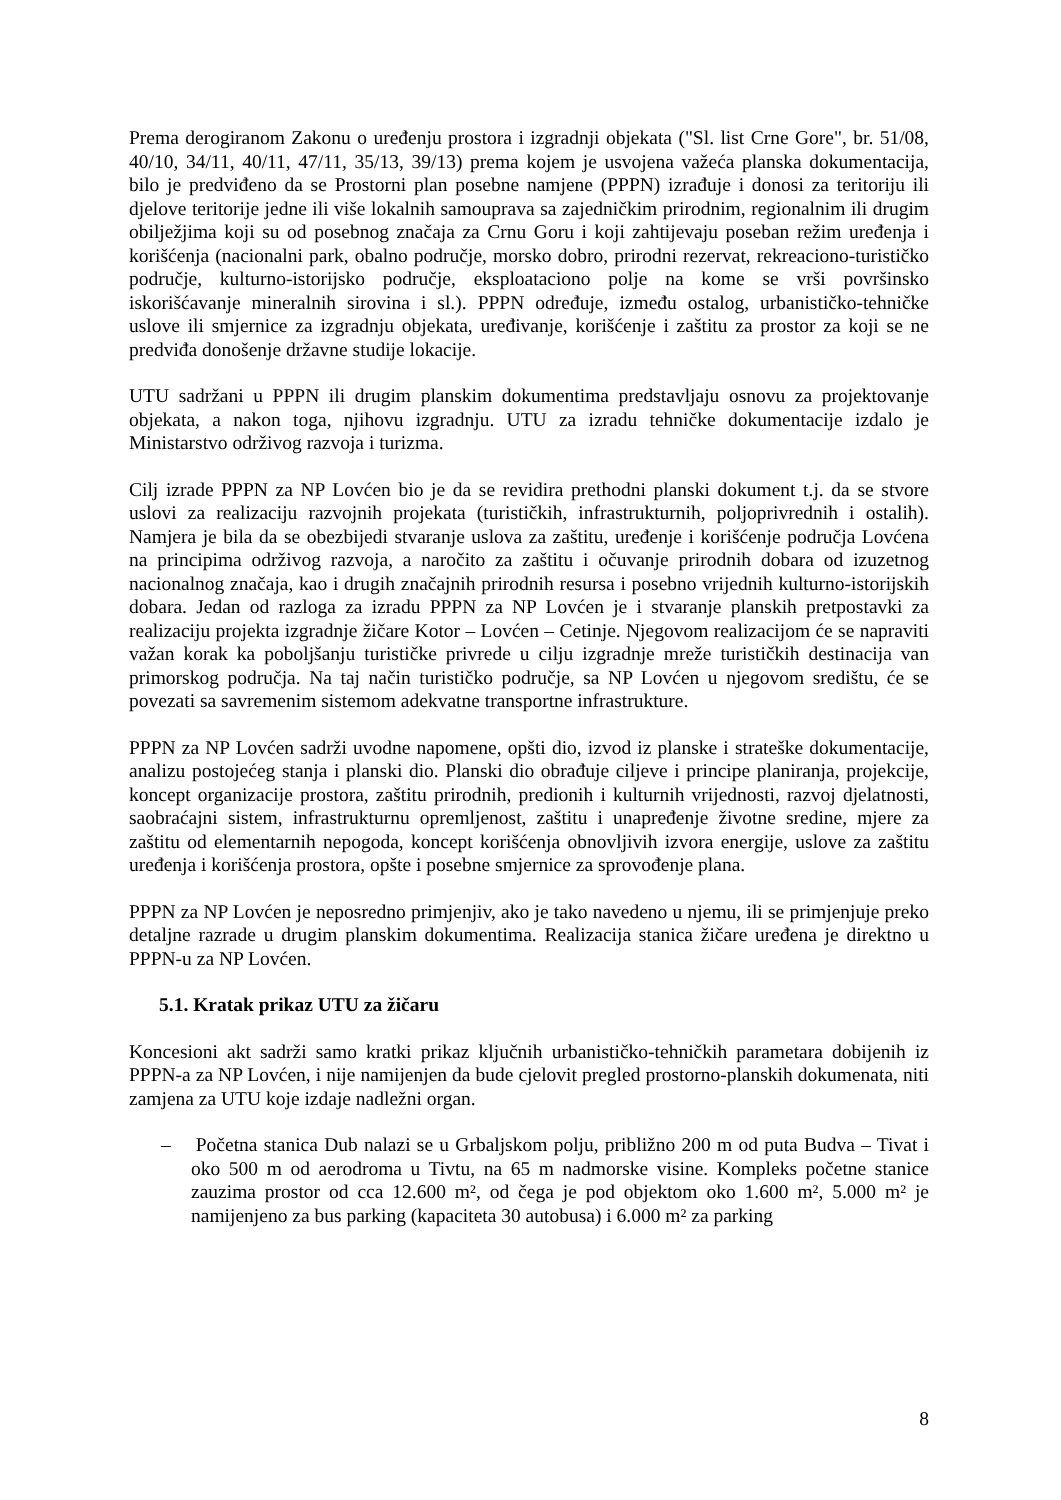Prema derogiranom Zakonu o uređenju prostora i izgradnji objekata ("Sl. list Crne Gore", br. 51/08, 40/10, 34/11, 40/11, 47/11, 35/13, 39/13) prema kojem je usvojena važeća planska dokumentacija, bilo je predviđeno da se Prostorni plan posebne namjene (PPPN) izrađuje i donosi za teritoriju ili djelove teritorije jedne ili više lokalnih samouprava sa zajedničkim prirodnim, regionalnim ili drugim obilježjima koji su od posebnog značaja za Crnu Goru i koji zahtijevaju poseban režim uređenja i korišćenja (nacionalni park, obalno područje, morsko dobro, prirodni rezervat, rekreaciono-turističko područje, kulturno-istorijsko područje, eksploataciono polje na kome se vrši površinsko iskorišćavanje mineralnih sirovina i sl.). PPPN određuje, između ostalog, urbanističko-tehničke uslove ili smjernice za izgradnju objekata, uređivanje, korišćenje i zaštitu za prostor za koji se ne predviđa donošenje državne studije lokacije.
UTU sadržani u PPPN ili drugim planskim dokumentima predstavljaju osnovu za projektovanje objekata, a nakon toga, njihovu izgradnju. UTU za izradu tehničke dokumentacije izdalo je Ministarstvo održivog razvoja i turizma.
Cilj izrade PPPN za NP Lovćen bio je da se revidira prethodni planski dokument t.j. da se stvore uslovi za realizaciju razvojnih projekata (turističkih, infrastrukturnih, poljoprivrednih i ostalih). Namjera je bila da se obezbijedi stvaranje uslova za zaštitu, uređenje i korišćenje područja Lovćena na principima održivog razvoja, a naročito za zaštitu i očuvanje prirodnih dobara od izuzetnog nacionalnog značaja, kao i drugih značajnih prirodnih resursa i posebno vrijednih kulturno-istorijskih dobara. Jedan od razloga za izradu PPPN za NP Lovćen je i stvaranje planskih pretpostavki za realizaciju projekta izgradnje žičare Kotor – Lovćen – Cetinje. Njegovom realizacijom će se napraviti važan korak ka poboljšanju turističke privrede u cilju izgradnje mreže turističkih destinacija van primorskog područja. Na taj način turističko područje, sa NP Lovćen u njegovom središtu, će se povezati sa savremenim sistemom adekvatne transportne infrastrukture.
PPPN za NP Lovćen sadrži uvodne napomene, opšti dio, izvod iz planske i strateške dokumentacije, analizu postojećeg stanja i planski dio. Planski dio obrađuje ciljeve i principe planiranja, projekcije, koncept organizacije prostora, zaštitu prirodnih, predionih i kulturnih vrijednosti, razvoj djelatnosti, saobraćajni sistem, infrastrukturnu opremljenost, zaštitu i unapređenje životne sredine, mjere za zaštitu od elementarnih nepogoda, koncept korišćenja obnovljivih izvora energije, uslove za zaštitu uređenja i korišćenja prostora, opšte i posebne smjernice za sprovođenje plana.
PPPN za NP Lovćen je neposredno primjenjiv, ako je tako navedeno u njemu, ili se primjenjuje preko detaljne razrade u drugim planskim dokumentima. Realizacija stanica žičare uređena je direktno u PPPN-u za NP Lovćen.
5.1. Kratak prikaz UTU za žičaru
Koncesioni akt sadrži samo kratki prikaz ključnih urbanističko-tehničkih parametara dobijenih iz PPPN-a za NP Lovćen, i nije namijenjen da bude cjelovit pregled prostorno-planskih dokumenata, niti zamjena za UTU koje izdaje nadležni organ.
– Početna stanica Dub nalazi se u Grbaljskom polju, približno 200 m od puta Budva – Tivat i oko 500 m od aerodroma u Tivtu, na 65 m nadmorske visine. Kompleks početne stanice zauzima prostor od cca 12.600 m², od čega je pod objektom oko 1.600 m², 5.000 m² je namijenjeno za bus parking (kapaciteta 30 autobusa) i 6.000 m² za parking
8